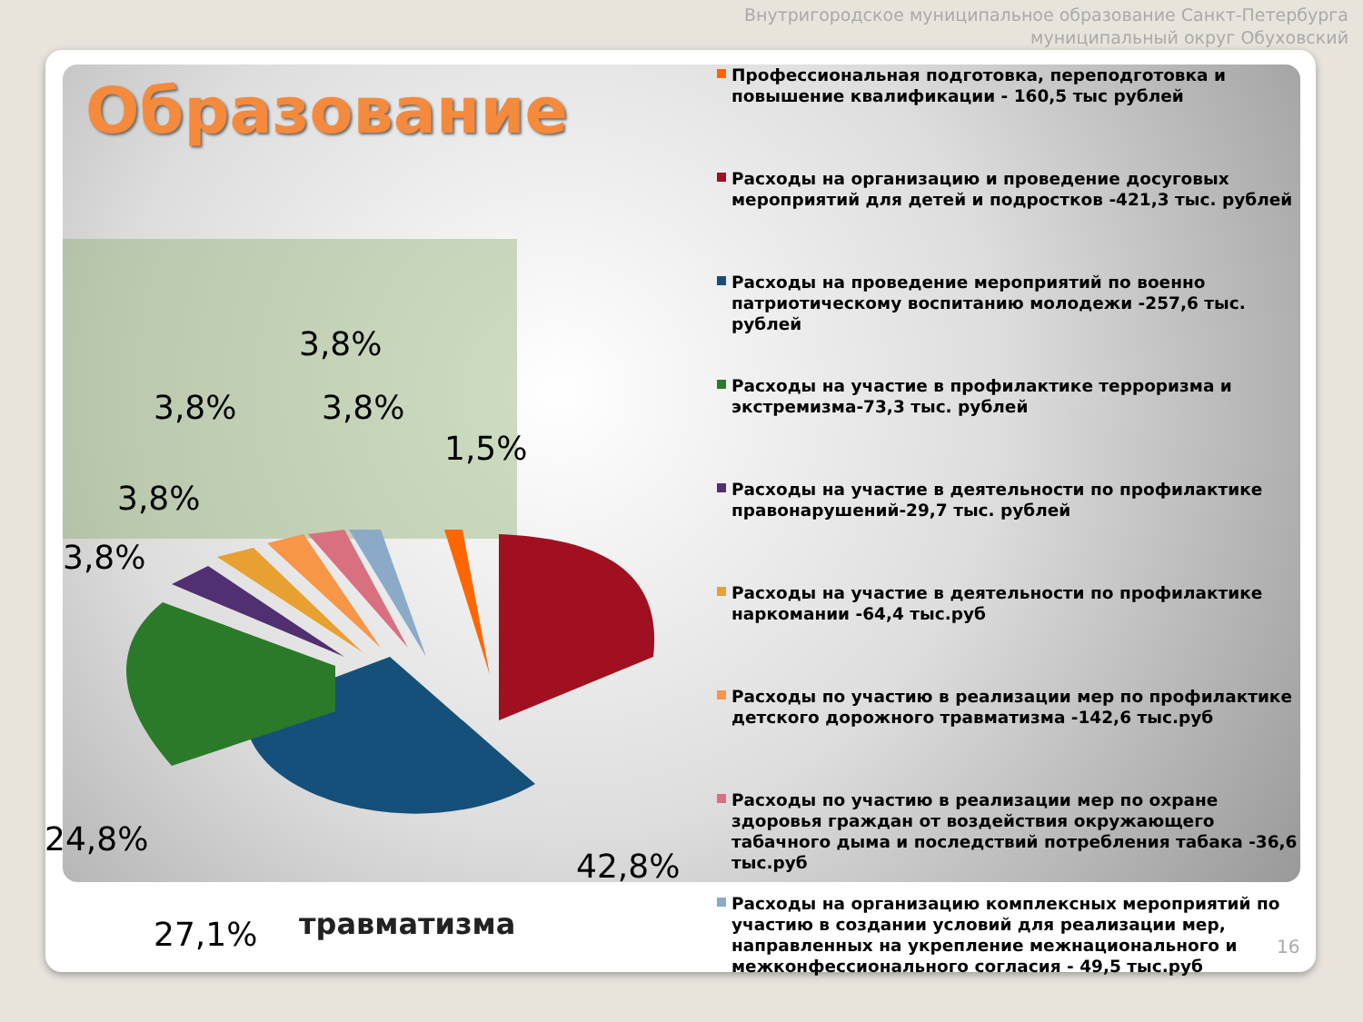Внутригородское муниципальное образование Санкт-Петербурга
муниципальный округ Обуховский
Образование
3,8%
3,8% 3,8%
1,5%
3,8%
3,8%
24,8%
42,8%
27,1% травматизма
Профессиональная подготовка, переподготовка и повышение квалификации - 160,5 тыс рублей
Расходы на организацию и проведение досуговых мероприятий для детей и подростков -421,3 тыс. рублей
Расходы на проведение мероприятий по военно патриотическому воспитанию молодежи -257,6 тыс. рублей
Расходы на участие в профилактике терроризма и экстремизма-73,3 тыс. рублей
Расходы на участие в деятельности по профилактике правонарушений-29,7 тыс. рублей
Расходы на участие в деятельности по профилактике наркомании -64,4 тыс.руб
Расходы по участию в реализации мер по профилактике детского дорожного травматизма -142,6 тыс.руб
Расходы по участию в реализации мер по охране здоровья граждан от воздействия окружающего табачного дыма и последствий потребления табака -36,6 тыс.руб
Расходы на организацию комплексных мероприятий по участию в создании условий для реализации мер, направленных на укрепление межнационального и межконфессионального согласия - 49,5 тыс.руб
16